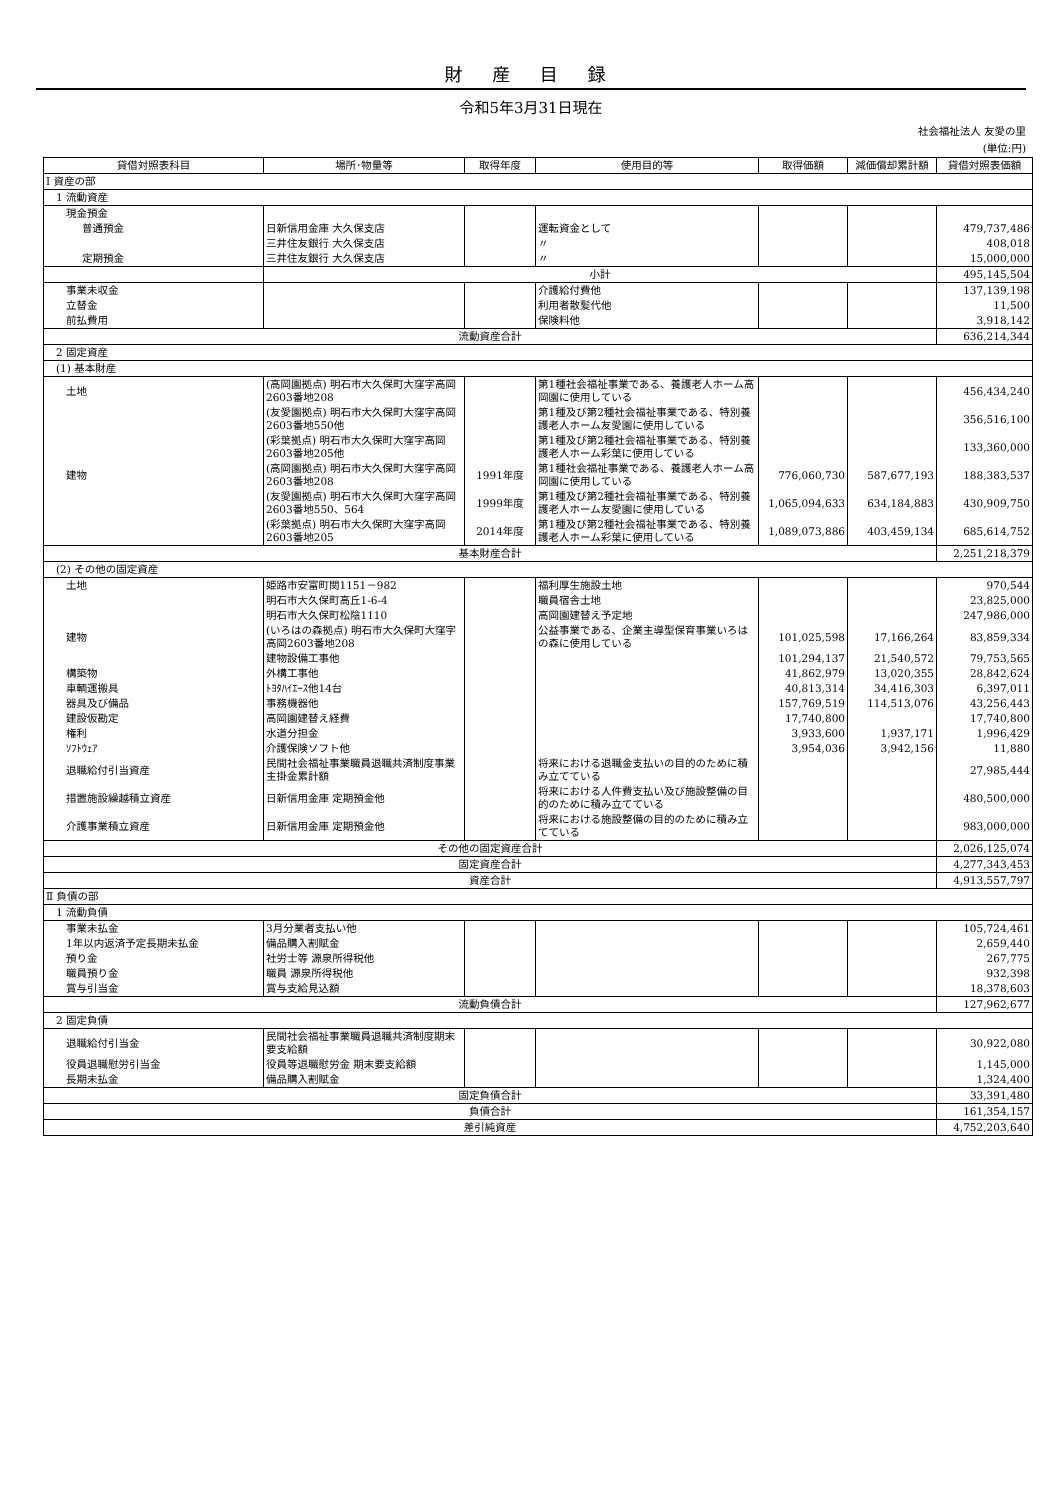財 産 目 録
令和5年3月31日現在
社会福祉法人 友愛の里
(単位:円)
| 貸借対照表科目 | 場所･物量等 | 取得年度 | 使用目的等 | 取得価額 | 減価償却累計額 | 貸借対照表価額 |
| --- | --- | --- | --- | --- | --- | --- |
| Ⅰ 資産の部 | | | | | | |
| 1 流動資産 | | | | | | |
| 現金預金 | | | | | | |
| 普通預金 | 日新信用金庫 大久保支店 | | 運転資金として | | | 479,737,486 |
| | 三井住友銀行 大久保支店 | | 〃 | | | 408,018 |
| 定期預金 | 三井住友銀行 大久保支店 | | 〃 | | | 15,000,000 |
| | 小計 | | | | | 495,145,504 |
| 事業未収金 | | | 介護給付費他 | | | 137,139,198 |
| 立替金 | | | 利用者散髪代他 | | | 11,500 |
| 前払費用 | | | 保険料他 | | | 3,918,142 |
| 流動資産合計 | | | | | | 636,214,344 |
| 2 固定資産 | | | | | | |
| (1) 基本財産 | | | | | | |
| 土地 | (高岡園拠点) 明石市大久保町大窪字高岡2603番地208 | | 第1種社会福祉事業である、養護老人ホーム高岡園に使用している | | | 456,434,240 |
| | (友愛園拠点) 明石市大久保町大窪字高岡2603番地550他 | | 第1種及び第2種社会福祉事業である、特別養護老人ホーム友愛園に使用している | | | 356,516,100 |
| | (彩葉拠点) 明石市大久保町大窪字高岡2603番地205他 | | 第1種及び第2種社会福祉事業である、特別養護老人ホーム彩葉に使用している | | | 133,360,000 |
| 建物 | (高岡園拠点) 明石市大久保町大窪字高岡2603番地208 | 1991年度 | 第1種社会福祉事業である、養護老人ホーム高岡園に使用している | 776,060,730 | 587,677,193 | 188,383,537 |
| | (友愛園拠点) 明石市大久保町大窪字高岡2603番地550、564 | 1999年度 | 第1種及び第2種社会福祉事業である、特別養護老人ホーム友愛園に使用している | 1,065,094,633 | 634,184,883 | 430,909,750 |
| | (彩葉拠点) 明石市大久保町大窪字高岡2603番地205 | 2014年度 | 第1種及び第2種社会福祉事業である、特別養護老人ホーム彩葉に使用している | 1,089,073,886 | 403,459,134 | 685,614,752 |
| 基本財産合計 | | | | | | 2,251,218,379 |
| (2) その他の固定資産 | | | | | | |
| 土地 | 姫路市安富町関1151－982 | | 福利厚生施設土地 | | | 970,544 |
| | 明石市大久保町高丘1-6-4 | | 職員宿舎土地 | | | 23,825,000 |
| | 明石市大久保町松陰1110 | | 高岡園建替え予定地 | | | 247,986,000 |
| 建物 | (いろはの森拠点) 明石市大久保町大窪字高岡2603番地208 | | 公益事業である、企業主導型保育事業いろはの森に使用している | 101,025,598 | 17,166,264 | 83,859,334 |
| | 建物設備工事他 | | | 101,294,137 | 21,540,572 | 79,753,565 |
| 構築物 | 外構工事他 | | | 41,862,979 | 13,020,355 | 28,842,624 |
| 車輌運搬具 | ﾄﾖﾀﾊｲｴｰｽ他14台 | | | 40,813,314 | 34,416,303 | 6,397,011 |
| 器具及び備品 | 事務機器他 | | | 157,769,519 | 114,513,076 | 43,256,443 |
| 建設仮勘定 | 高岡園建替え経費 | | | 17,740,800 | | 17,740,800 |
| 権利 | 水道分担金 | | | 3,933,600 | 1,937,171 | 1,996,429 |
| ｿﾌﾄｳｪｱ | 介護保険ソフト他 | | | 3,954,036 | 3,942,156 | 11,880 |
| 退職給付引当資産 | 民間社会福祉事業職員退職共済制度事業主掛金累計額 | | 将来における退職金支払いの目的のために積み立てている | | | 27,985,444 |
| 措置施設繰越積立資産 | 日新信用金庫 定期預金他 | | 将来における人件費支払い及び施設整備の目的のために積み立てている | | | 480,500,000 |
| 介護事業積立資産 | 日新信用金庫 定期預金他 | | 将来における施設整備の目的のために積み立てている | | | 983,000,000 |
| その他の固定資産合計 | | | | | | 2,026,125,074 |
| 固定資産合計 | | | | | | 4,277,343,453 |
| 資産合計 | | | | | | 4,913,557,797 |
| Ⅱ 負債の部 | | | | | | |
| 1 流動負債 | | | | | | |
| 事業未払金 | 3月分業者支払い他 | | | | | 105,724,461 |
| 1年以内返済予定長期未払金 | 備品購入割賦金 | | | | | 2,659,440 |
| 預り金 | 社労士等 源泉所得税他 | | | | | 267,775 |
| 職員預り金 | 職員 源泉所得税他 | | | | | 932,398 |
| 賞与引当金 | 賞与支給見込額 | | | | | 18,378,603 |
| 流動負債合計 | | | | | | 127,962,677 |
| 2 固定負債 | | | | | | |
| 退職給付引当金 | 民間社会福祉事業職員退職共済制度期末要支給額 | | | | | 30,922,080 |
| 役員退職慰労引当金 | 役員等退職慰労金 期末要支給額 | | | | | 1,145,000 |
| 長期未払金 | 備品購入割賦金 | | | | | 1,324,400 |
| 固定負債合計 | | | | | | 33,391,480 |
| 負債合計 | | | | | | 161,354,157 |
| 差引純資産 | | | | | | 4,752,203,640 |